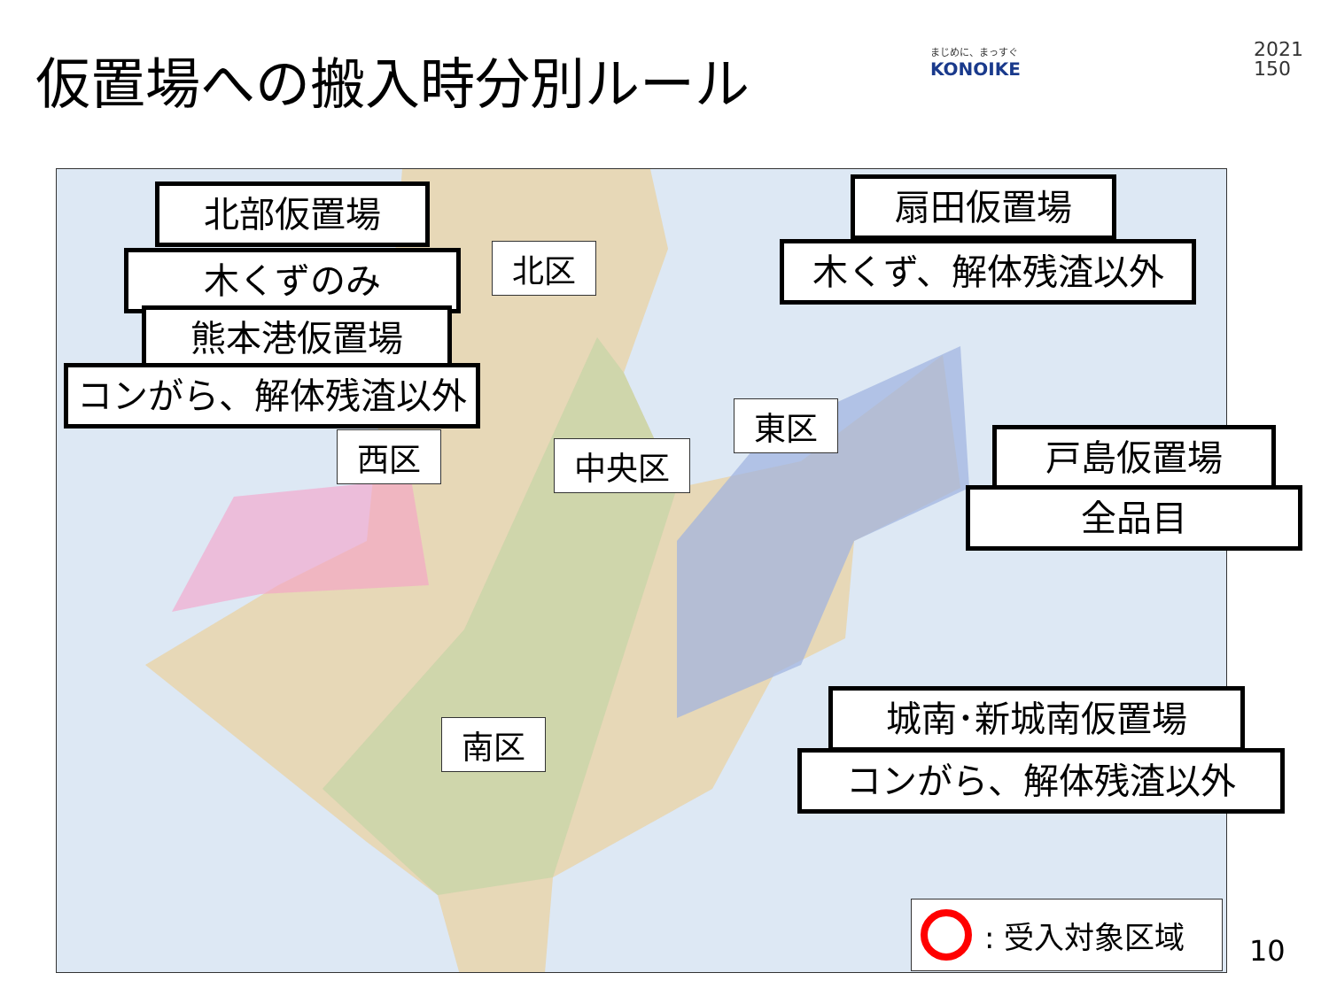仮置場への搬入時分別ルール まじめに、まっすぐ
KONOIKE
2021
150
北部仮置場
木くずのみ
熊本港仮置場
コンがら、解体残渣以外
扇田仮置場
木くず、解体残渣以外
戸島仮置場
全品目
城南･新城南仮置場
コンがら、解体残渣以外
北区
西区 中央区
東区
南区
: 受入対象区域
10